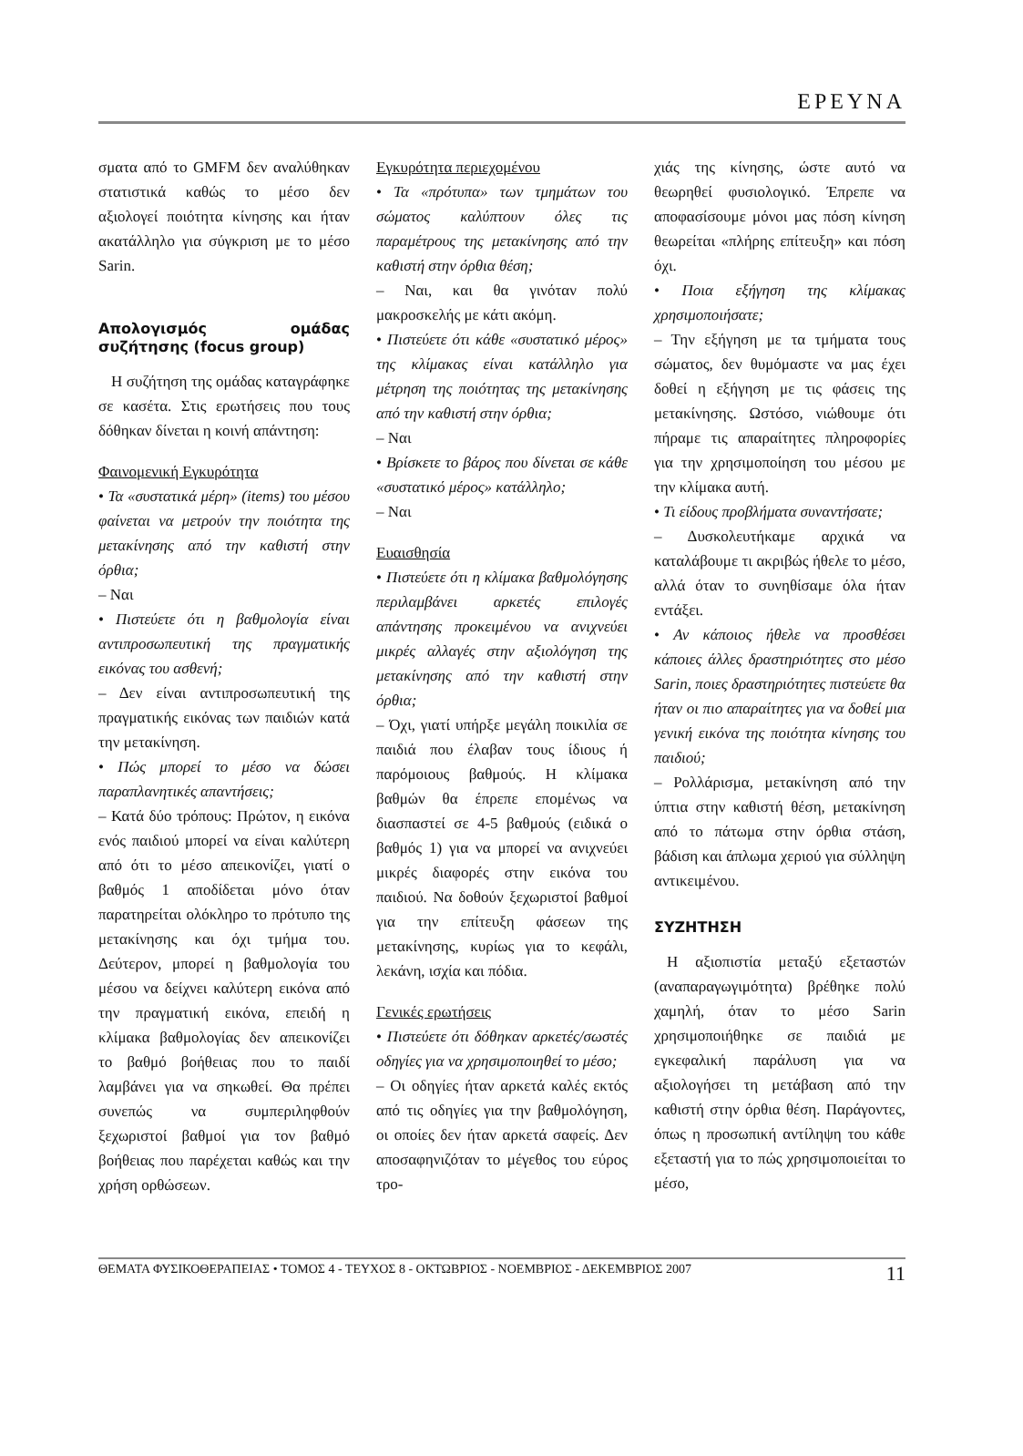ΕΡΕΥΝΑ
σματα από το GMFM δεν αναλύθηκαν στατιστικά καθώς το μέσο δεν αξιολογεί ποιότητα κίνησης και ήταν ακατάλληλο για σύγκριση με το μέσο Sarin.
Απολογισμός ομάδας συζήτησης (focus group)
Η συζήτηση της ομάδας καταγράφηκε σε κασέτα. Στις ερωτήσεις που τους δόθηκαν δίνεται η κοινή απάντηση:
Φαινομενική Εγκυρότητα
• Τα «συστατικά μέρη» (items) του μέσου φαίνεται να μετρούν την ποιότητα της μετακίνησης από την καθιστή στην όρθια;
– Ναι
• Πιστεύετε ότι η βαθμολογία είναι αντιπροσωπευτική της πραγματικής εικόνας του ασθενή;
– Δεν είναι αντιπροσωπευτική της πραγματικής εικόνας των παιδιών κατά την μετακίνηση.
• Πώς μπορεί το μέσο να δώσει παραπλανητικές απαντήσεις;
– Κατά δύο τρόπους: Πρώτον, η εικόνα ενός παιδιού μπορεί να είναι καλύτερη από ότι το μέσο απεικονίζει, γιατί ο βαθμός 1 αποδίδεται μόνο όταν παρατηρείται ολόκληρο το πρότυπο της μετακίνησης και όχι τμήμα του. Δεύτερον, μπορεί η βαθμολογία του μέσου να δείχνει καλύτερη εικόνα από την πραγματική εικόνα, επειδή η κλίμακα βαθμολογίας δεν απεικονίζει το βαθμό βοήθειας που το παιδί λαμβάνει για να σηκωθεί. Θα πρέπει συνεπώς να συμπεριληφθούν ξεχωριστοί βαθμοί για τον βαθμό βοήθειας που παρέχεται καθώς και την χρήση ορθώσεων.
Εγκυρότητα περιεχομένου
• Τα «πρότυπα» των τμημάτων του σώματος καλύπτουν όλες τις παραμέτρους της μετακίνησης από την καθιστή στην όρθια θέση;
– Ναι, και θα γινόταν πολύ μακροσκελής με κάτι ακόμη.
• Πιστεύετε ότι κάθε «συστατικό μέρος» της κλίμακας είναι κατάλληλο για μέτρηση της ποιότητας της μετακίνησης από την καθιστή στην όρθια;
– Ναι
• Βρίσκετε το βάρος που δίνεται σε κάθε «συστατικό μέρος» κατάλληλο;
– Ναι
Ευαισθησία
• Πιστεύετε ότι η κλίμακα βαθμολόγησης περιλαμβάνει αρκετές επιλογές απάντησης προκειμένου να ανιχνεύει μικρές αλλαγές στην αξιολόγηση της μετακίνησης από την καθιστή στην όρθια;
– Όχι, γιατί υπήρξε μεγάλη ποικιλία σε παιδιά που έλαβαν τους ίδιους ή παρόμοιους βαθμούς. Η κλίμακα βαθμών θα έπρεπε επομένως να διασπαστεί σε 4-5 βαθμούς (ειδικά ο βαθμός 1) για να μπορεί να ανιχνεύει μικρές διαφορές στην εικόνα του παιδιού. Να δοθούν ξεχωριστοί βαθμοί για την επίτευξη φάσεων της μετακίνησης, κυρίως για το κεφάλι, λεκάνη, ισχία και πόδια.
Γενικές ερωτήσεις
• Πιστεύετε ότι δόθηκαν αρκετές/σωστές οδηγίες για να χρησιμοποιηθεί το μέσο;
– Οι οδηγίες ήταν αρκετά καλές εκτός από τις οδηγίες για την βαθμολόγηση, οι οποίες δεν ήταν αρκετά σαφείς. Δεν αποσαφηνιζόταν το μέγεθος του εύρος τρο-
χιάς της κίνησης, ώστε αυτό να θεωρηθεί φυσιολογικό. Έπρεπε να αποφασίσουμε μόνοι μας πόση κίνηση θεωρείται «πλήρης επίτευξη» και πόση όχι.
• Ποια εξήγηση της κλίμακας χρησιμοποιήσατε;
– Την εξήγηση με τα τμήματα τους σώματος, δεν θυμόμαστε να μας έχει δοθεί η εξήγηση με τις φάσεις της μετακίνησης. Ωστόσο, νιώθουμε ότι πήραμε τις απαραίτητες πληροφορίες για την χρησιμοποίηση του μέσου με την κλίμακα αυτή.
• Τι είδους προβλήματα συναντήσατε;
– Δυσκολευτήκαμε αρχικά να καταλάβουμε τι ακριβώς ήθελε το μέσο, αλλά όταν το συνηθίσαμε όλα ήταν εντάξει.
• Αν κάποιος ήθελε να προσθέσει κάποιες άλλες δραστηριότητες στο μέσο Sarin, ποιες δραστηριότητες πιστεύετε θα ήταν οι πιο απαραίτητες για να δοθεί μια γενική εικόνα της ποιότητα κίνησης του παιδιού;
– Ρολλάρισμα, μετακίνηση από την ύπτια στην καθιστή θέση, μετακίνηση από το πάτωμα στην όρθια στάση, βάδιση και άπλωμα χεριού για σύλληψη αντικειμένου.
ΣΥΖΗΤΗΣΗ
Η αξιοπιστία μεταξύ εξεταστών (αναπαραγωγιμότητα) βρέθηκε πολύ χαμηλή, όταν το μέσο Sarin χρησιμοποιήθηκε σε παιδιά με εγκεφαλική παράλυση για να αξιολογήσει τη μετάβαση από την καθιστή στην όρθια θέση. Παράγοντες, όπως η προσωπική αντίληψη του κάθε εξεταστή για το πώς χρησιμοποιείται το μέσο,
ΘΕΜΑΤΑ ΦΥΣΙΚΟΘΕΡΑΠΕΙΑΣ • ΤΟΜΟΣ 4 - ΤΕΥΧΟΣ 8 - ΟΚΤΩΒΡΙΟΣ - ΝΟΕΜΒΡΙΟΣ - ΔΕΚΕΜΒΡΙΟΣ 2007 11